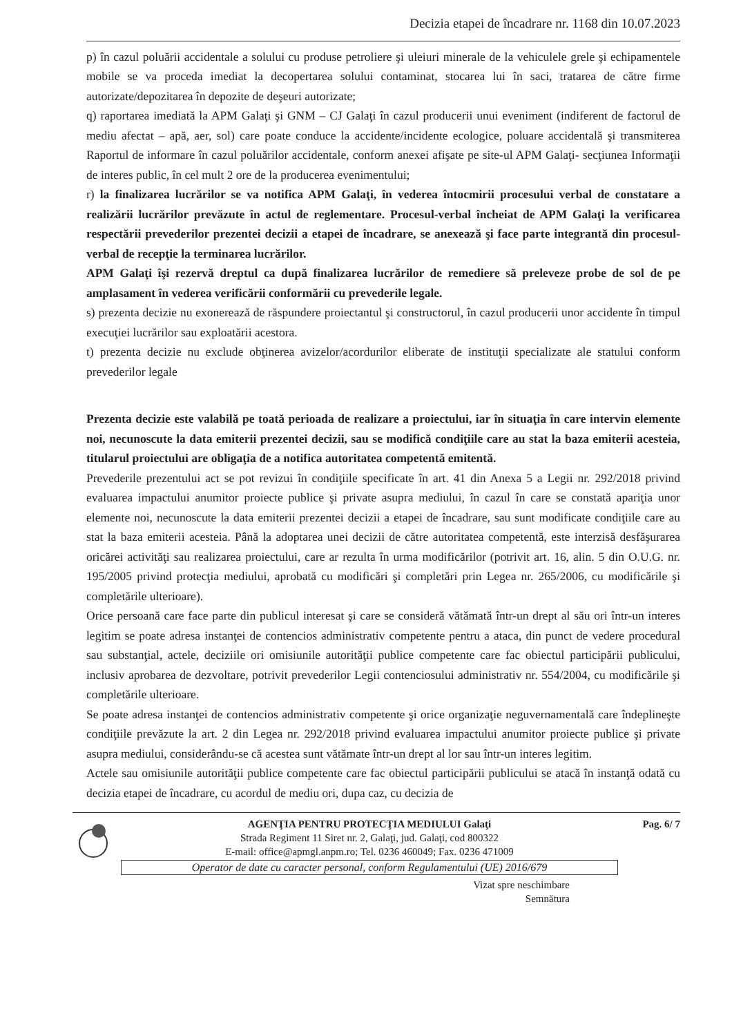Decizia etapei de încadrare nr. 1168 din 10.07.2023
p) în cazul poluării accidentale a solului cu produse petroliere şi uleiuri minerale de la vehiculele grele şi echipamentele mobile se va proceda imediat la decopertarea solului contaminat, stocarea lui în saci, tratarea de către firme autorizate/depozitarea în depozite de deşeuri autorizate;
q) raportarea imediată la APM Galaţi şi GNM – CJ Galaţi în cazul producerii unui eveniment (indiferent de factorul de mediu afectat – apă, aer, sol) care poate conduce la accidente/incidente ecologice, poluare accidentală şi transmiterea Raportul de informare în cazul poluărilor accidentale, conform anexei afişate pe site-ul APM Galaţi- secţiunea Informaţii de interes public, în cel mult 2 ore de la producerea evenimentului;
r) la finalizarea lucrărilor se va notifica APM Galaţi, în vederea întocmirii procesului verbal de constatare a realizării lucrărilor prevăzute în actul de reglementare. Procesul-verbal încheiat de APM Galaţi la verificarea respectării prevederilor prezentei decizii a etapei de încadrare, se anexează şi face parte integrantă din procesul-verbal de recepţie la terminarea lucrărilor.
APM Galaţi îşi rezervă dreptul ca după finalizarea lucrărilor de remediere să preleveze probe de sol de pe amplasament în vederea verificării conformării cu prevederile legale.
s) prezenta decizie nu exonerează de răspundere proiectantul şi constructorul, în cazul producerii unor accidente în timpul execuţiei lucrărilor sau exploatării acestora.
t) prezenta decizie nu exclude obţinerea avizelor/acordurilor eliberate de instituţii specializate ale statului conform prevederilor legale
Prezenta decizie este valabilă pe toată perioada de realizare a proiectului, iar în situaţia în care intervin elemente noi, necunoscute la data emiterii prezentei decizii, sau se modifică condiţiile care au stat la baza emiterii acesteia, titularul proiectului are obligaţia de a notifica autoritatea competentă emitentă.
Prevederile prezentului act se pot revizui în condiţiile specificate în art. 41 din Anexa 5 a Legii nr. 292/2018 privind evaluarea impactului anumitor proiecte publice şi private asupra mediului, în cazul în care se constată apariţia unor elemente noi, necunoscute la data emiterii prezentei decizii a etapei de încadrare, sau sunt modificate condiţiile care au stat la baza emiterii acesteia. Până la adoptarea unei decizii de către autoritatea competentă, este interzisă desfăşurarea oricărei activităţi sau realizarea proiectului, care ar rezulta în urma modificărilor (potrivit art. 16, alin. 5 din O.U.G. nr. 195/2005 privind protecţia mediului, aprobată cu modificări şi completări prin Legea nr. 265/2006, cu modificările şi completările ulterioare).
Orice persoană care face parte din publicul interesat şi care se consideră vătămată într-un drept al său ori într-un interes legitim se poate adresa instanţei de contencios administrativ competente pentru a ataca, din punct de vedere procedural sau substanţial, actele, deciziile ori omisiunile autorităţii publice competente care fac obiectul participării publicului, inclusiv aprobarea de dezvoltare, potrivit prevederilor Legii contenciosului administrativ nr. 554/2004, cu modificările şi completările ulterioare.
Se poate adresa instanţei de contencios administrativ competente şi orice organizaţie neguvernamentală care îndeplineşte condiţiile prevăzute la art. 2 din Legea nr. 292/2018 privind evaluarea impactului anumitor proiecte publice şi private asupra mediului, considerându-se că acestea sunt vătămate într-un drept al lor sau într-un interes legitim.
Actele sau omisiunile autorităţii publice competente care fac obiectul participării publicului se atacă în instanţă odată cu decizia etapei de încadrare, cu acordul de mediu ori, dupa caz, cu decizia de
AGENŢIA PENTRU PROTECŢIA MEDIULUI Galaţi
Strada Regiment 11 Siret nr. 2, Galaţi, jud. Galaţi, cod 800322
E-mail: office@apmgl.anpm.ro; Tel. 0236 460049; Fax. 0236 471009
Operator de date cu caracter personal, conform Regulamentului (UE) 2016/679
Pag. 6/ 7
Vizat spre neschimbare
Semnătura